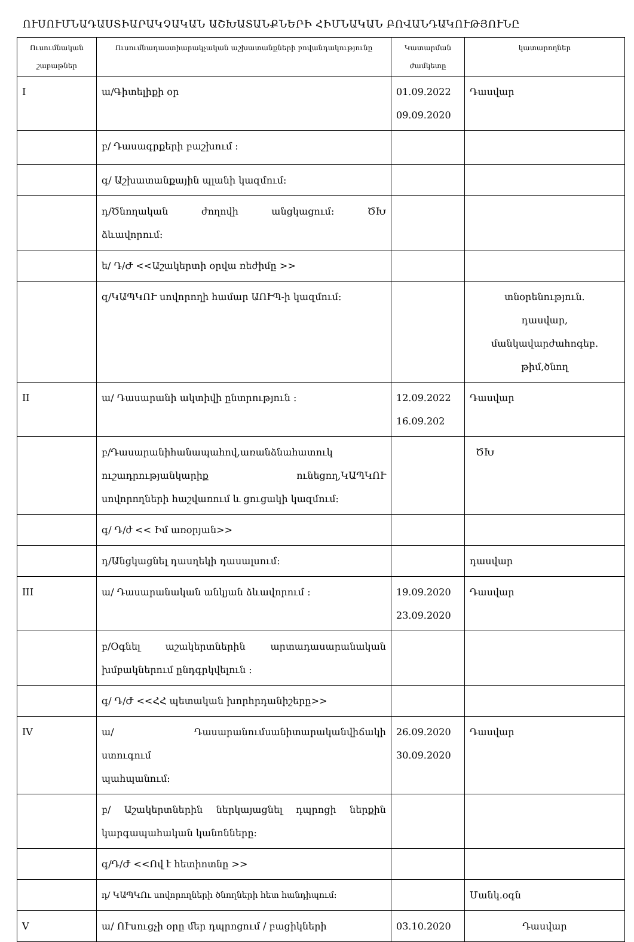ՈՒՍՈՒՄՆԱԴԱՍՏԻԱՐԱԿՉԱԿԱՆ ԱՇԽԱՏԱՆՔՆԵՐԻ ՀԻՄՆԱԿԱՆ ԲՈՎԱՆԴԱԿՈՒԹՅՈՒՆԸ
| Ուսումնական շաբաթներ | Ուսումնադաստիարակչական աշխատանքների բովանդակությունը | Կատարման ժամկետը | կատարողներ |
| --- | --- | --- | --- |
| I | ա/Գիտելիքի օր | 01.09.2022 09.09.2020 | Դասվար |
| | բ/ Դասագրքերի բաշխում ։ | | |
| | գ/ Աշխատանքային պլանի կազմում։ | | |
| | դ/Ծնողական ժողովի անցկացում։ ԾԽ ձևավորում։ | | |
| | ե/ Դ/Ժ <<Աշակերտի օրվա ռեժիմը >> | | |
| | զ/ԿԱՊԿՈՒ սովորողի համար ԱՈՒՊ-ի կազմում։ | | տնօրենություն. դասվար, մանկավարժահոգեբ. թիմ,ծնող |
| II | ա/ Դասարանի ակտիվի ընտրություն ։ | 12.09.2022 16.09.202 | Դասվար |
| | բ/Դասարանիհանապահով,առանձնահատուկ ուշադրությանկարիք ունեցող,ԿԱՊԿՈՒ սովորողների հաշվառում և ցուցակի կազմում։ | | ԾԽ |
| | գ/ Դ/ժ << Իմ առօրյան>> | | |
| | դ/Անցկացնել դասղեկի դասալսում։ | | դասվար |
| III | ա/ Դասարանական անկյան ձևավորում ։ | 19.09.2020 23.09.2020 | Դասվար |
| | բ/Օգնել աշակերտներին արտադասարանական խմբակներում ընդգրկվելուն ։ | | |
| | գ/ Դ/Ժ <<ՀՀ պետական խորհրդանիշերը>> | | |
| IV | ա/ Դասարանումսանիտարականվիճակի ստուգում պահպանում։ | 26.09.2020 30.09.2020 | Դասվար |
| | բ/ Աշակերտներին ներկայացնել դպրոցի ներքին կարգապահական կանոնները։ | | |
| | գ/Դ/Ժ <<Ով է հետիոտնը >> | | |
| | դ/ ԿԱՊԿՈւ սովորողների ծնողների հետ հանդիպում։ | | Մանկ.օգն |
| V | ա/ ՈՒսուցչի օրը մեր դպրոցում / բացիկների | 03.10.2020 | Դասվար |